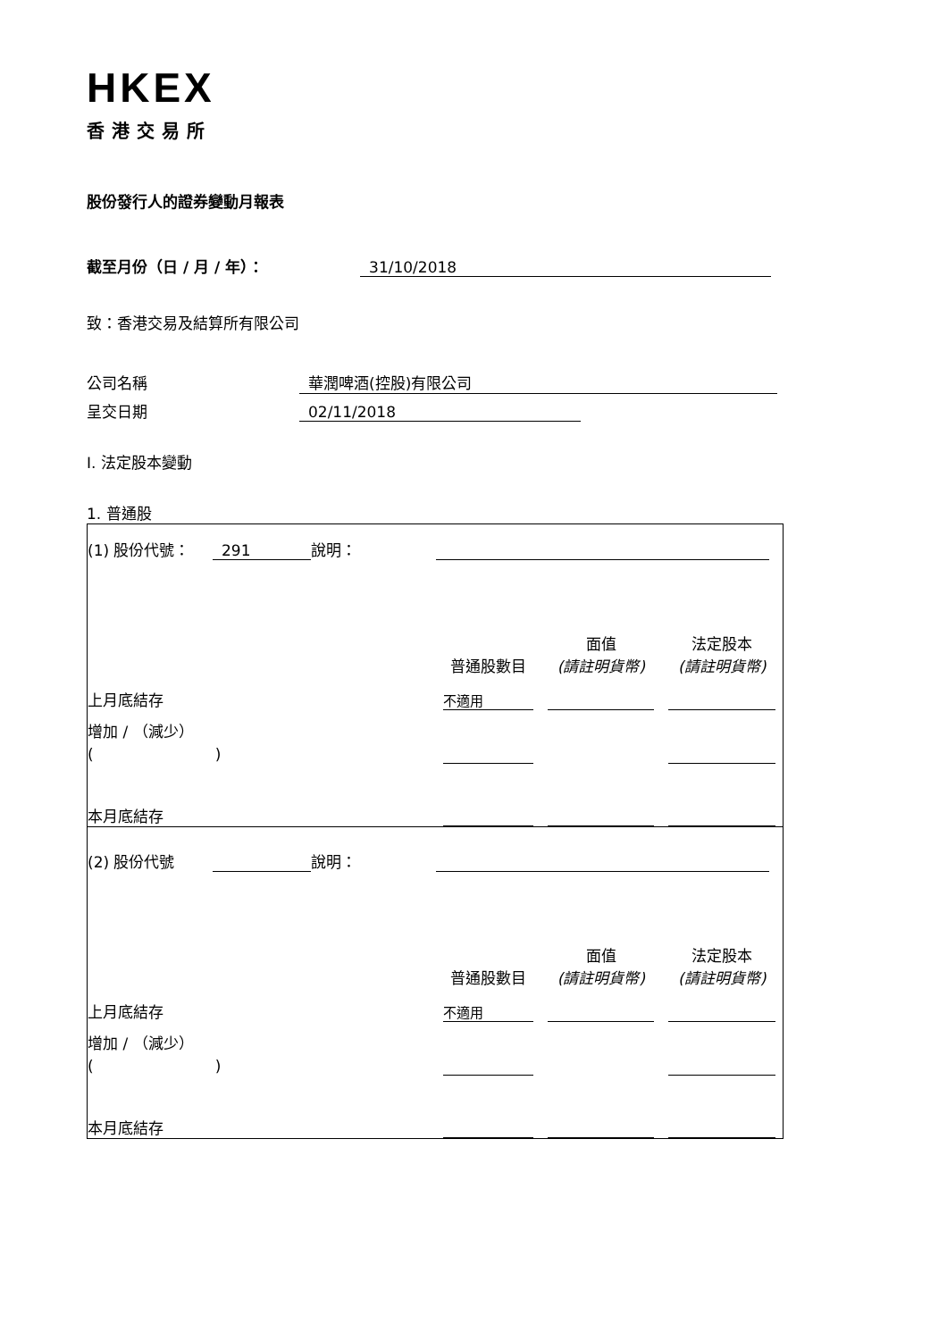HKEX
香港交易所
股份發行人的證券變動月報表
截至月份（日 / 月 / 年）： 31/10/2018
致：香港交易及結算所有限公司
公司名稱 華潤啤酒(控股)有限公司
呈交日期 02/11/2018
I. 法定股本變動
1. 普通股
| (1) 股份代號： | 291 | 說明： | | | |
| | | | 普通股數目 | 面值 (請註明貨幣) | 法定股本 (請註明貨幣) |
| 上月底結存 | | | 不適用 | | |
| 增加 / （減少） ( ) | | | | | |
| 本月底結存 | | | | | |
| (2) 股份代號 | | 說明： | | | |
| | | | 普通股數目 | 面值 (請註明貨幣) | 法定股本 (請註明貨幣) |
| 上月底結存 | | | 不適用 | | |
| 增加 / （減少） ( ) | | | | | |
| 本月底結存 | | | | | |